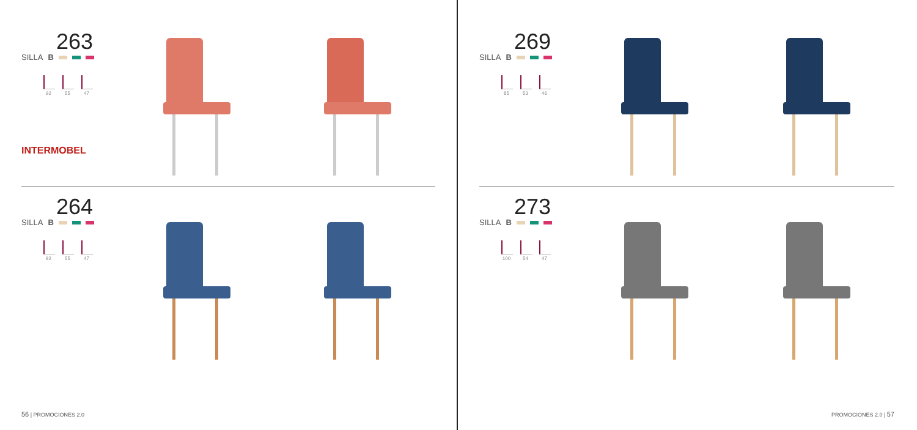263
SILLA B
92 55 47
INTERMOBEL
264
SILLA B
92 55 47
56 | PROMOCIONES 2.0
269
SILLA B
85 53 46
273
SILLA B
100 54 47
PROMOCIONES 2.0 | 57